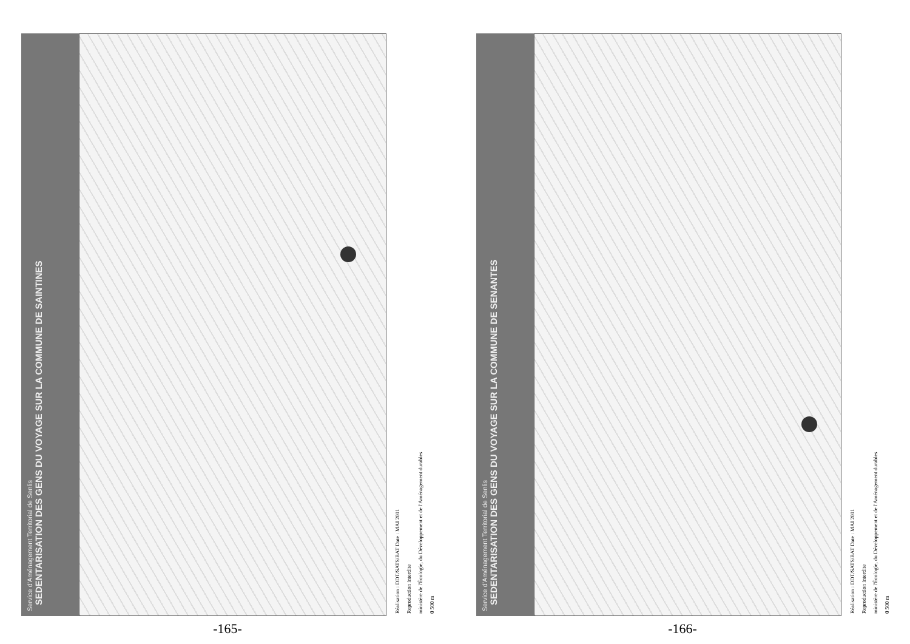Service d'Aménagement Territorial de Senlis
SEDENTARISATION DES GENS DU VOYAGE SUR LA COMMUNE DE SAINTINES
Réalisation : DDT/SATS/BAT Date : MAI 2011
Reproduction interdite
ministère de l'Écologie, du Développement et de l'Aménagement durables
0 500 m
-165-
Service d'Aménagement Territorial de Senlis
SEDENTARISATION DES GENS DU VOYAGE SUR LA COMMUNE DE SENANTES
Réalisation : DDT/SATS/BAT Date : MAI 2011
Reproduction interdite
ministère de l'Écologie, du Développement et de l'Aménagement durables
0 500 m
-166-